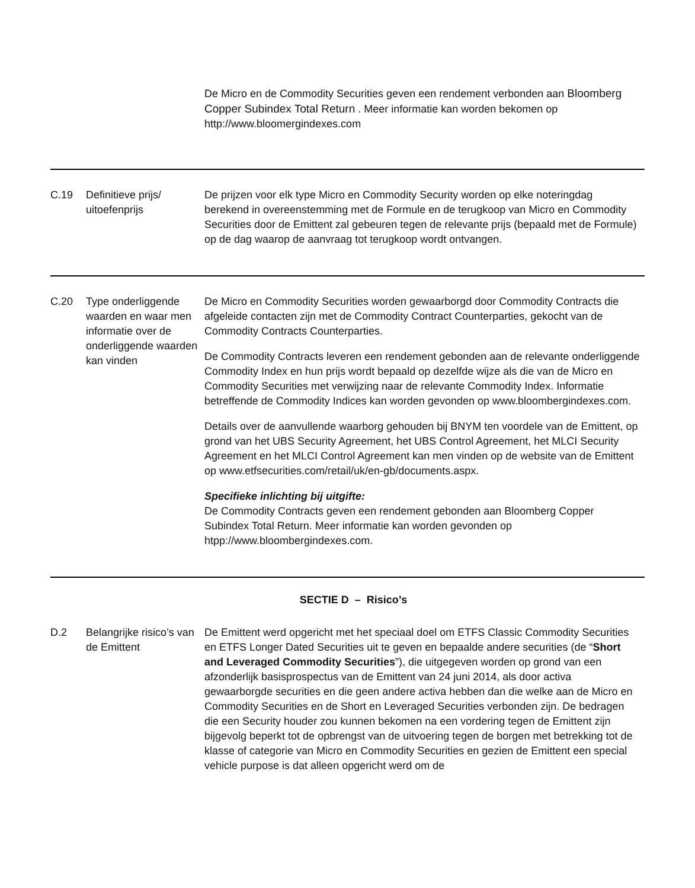De Micro en de Commodity Securities geven een rendement verbonden aan Bloomberg Copper Subindex Total Return . Meer informatie kan worden bekomen op http://www.bloomergindexes.com
C.19 Definitieve prijs/ uitoefenprijs
De prijzen voor elk type Micro en Commodity Security worden op elke noteringdag berekend in overeenstemming met de Formule en de terugkoop van Micro en Commodity Securities door de Emittent zal gebeuren tegen de relevante prijs (bepaald met de Formule) op de dag waarop de aanvraag tot terugkoop wordt ontvangen.
C.20 Type onderliggende waarden en waar men informatie over de onderliggende waarden kan vinden
De Micro en Commodity Securities worden gewaarborgd door Commodity Contracts die afgeleide contacten zijn met de Commodity Contract Counterparties, gekocht van de Commodity Contracts Counterparties.
De Commodity Contracts leveren een rendement gebonden aan de relevante onderliggende Commodity Index en hun prijs wordt bepaald op dezelfde wijze als die van de Micro en Commodity Securities met verwijzing naar de relevante Commodity Index. Informatie betreffende de Commodity Indices kan worden gevonden op www.bloombergindexes.com.
Details over de aanvullende waarborg gehouden bij BNYM ten voordele van de Emittent, op grond van het UBS Security Agreement, het UBS Control Agreement, het MLCI Security Agreement en het MLCI Control Agreement kan men vinden op de website van de Emittent op www.etfsecurities.com/retail/uk/en-gb/documents.aspx.
Specifieke inlichting bij uitgifte:
De Commodity Contracts geven een rendement gebonden aan Bloomberg Copper Subindex Total Return. Meer informatie kan worden gevonden op htpp://www.bloombergindexes.com.
SECTIE D – Risico’s
D.2 Belangrijke risico’s van de Emittent
De Emittent werd opgericht met het speciaal doel om ETFS Classic Commodity Securities en ETFS Longer Dated Securities uit te geven en bepaalde andere securities (de “Short and Leveraged Commodity Securities”), die uitgegeven worden op grond van een afzonderlijk basisprospectus van de Emittent van 24 juni 2014, als door activa gewaarborgde securities en die geen andere activa hebben dan die welke aan de Micro en Commodity Securities en de Short en Leveraged Securities verbonden zijn. De bedragen die een Security houder zou kunnen bekomen na een vordering tegen de Emittent zijn bijgevolg beperkt tot de opbrengst van de uitvoering tegen de borgen met betrekking tot de klasse of categorie van Micro en Commodity Securities en gezien de Emittent een special vehicle purpose is dat alleen opgericht werd om de